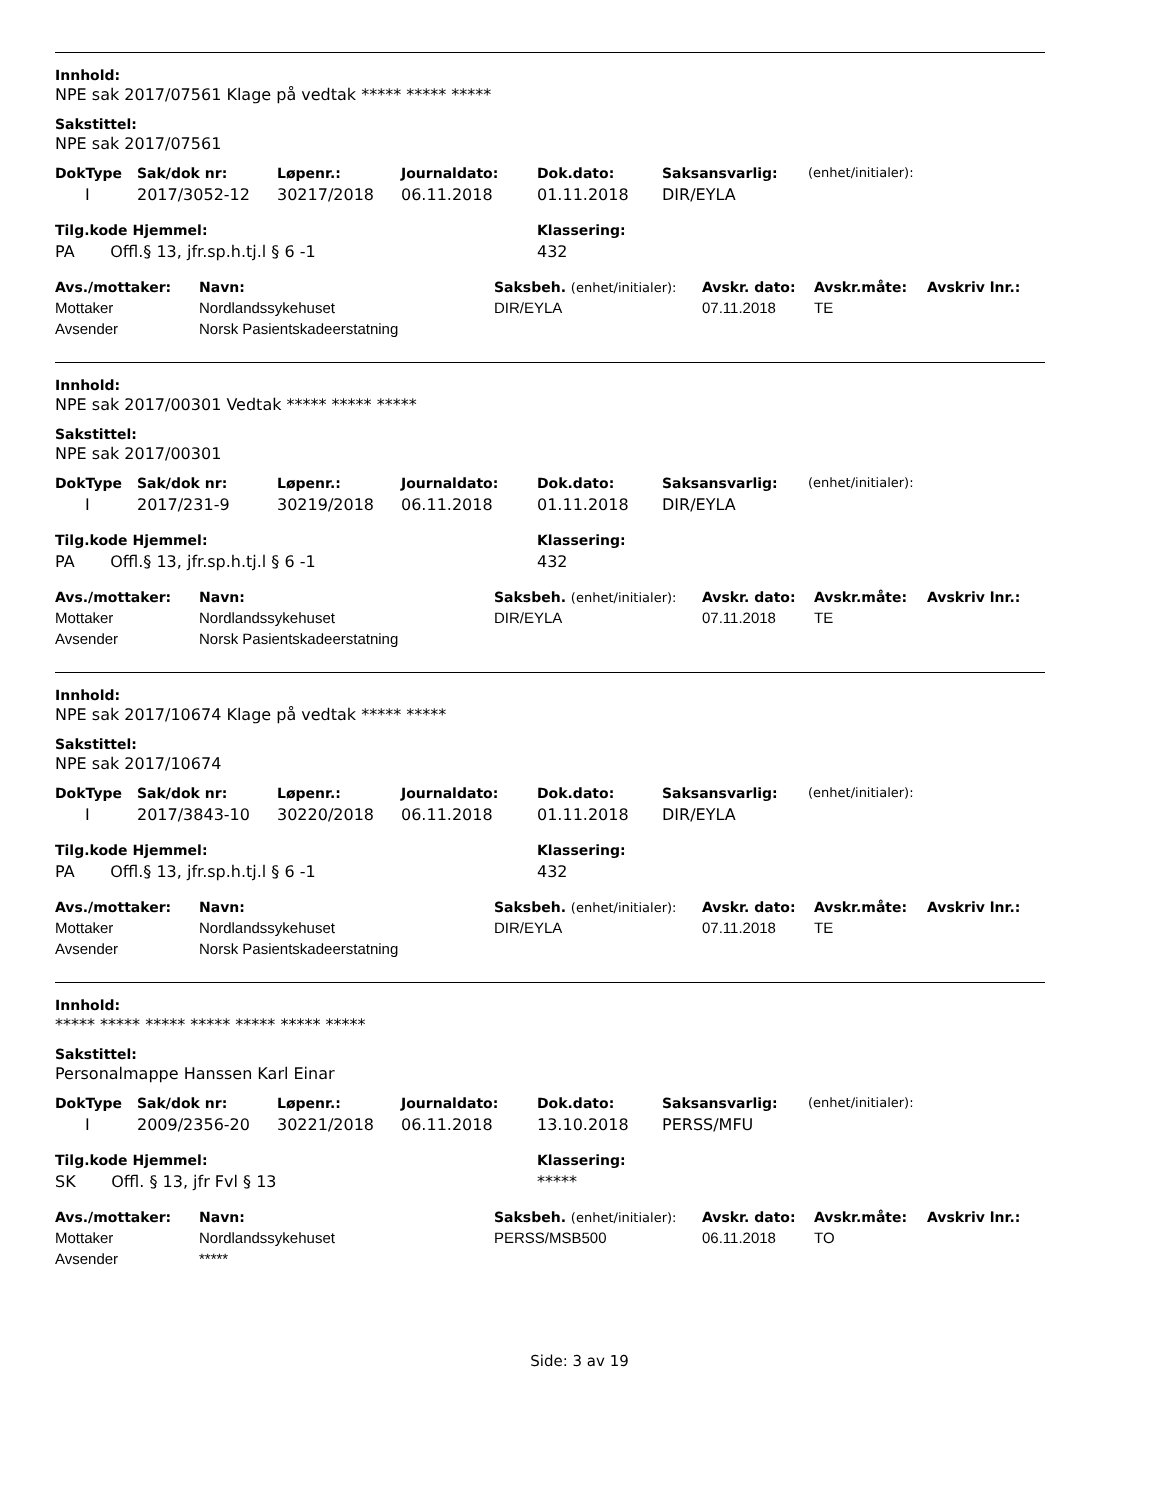Innhold:
NPE sak 2017/07561 Klage på vedtak ***** ***** *****
Sakstittel:
NPE sak 2017/07561
| DokType | Sak/dok nr: | Løpenr.: | Journaldato: | Dok.dato: | Saksansvarlig: | (enhet/initialer): |
| --- | --- | --- | --- | --- | --- | --- |
| I | 2017/3052-12 | 30217/2018 | 06.11.2018 | 01.11.2018 | DIR/EYLA | |
| Tilg.kode Hjemmel: | Klassering: |
| --- | --- |
| PA Offl.§ 13, jfr.sp.h.tj.l § 6 -1 | 432 |
| Avs./mottaker: | Navn: | Saksbeh. (enhet/initialer): | Avskr. dato: | Avskr.måte: | Avskriv lnr.: |
| --- | --- | --- | --- | --- | --- |
| Mottaker | Nordlandssykehuset | DIR/EYLA | 07.11.2018 | TE | |
| Avsender | Norsk Pasientskadeerstatning | | | | |
Innhold:
NPE sak 2017/00301 Vedtak ***** ***** *****
Sakstittel:
NPE sak 2017/00301
| DokType | Sak/dok nr: | Løpenr.: | Journaldato: | Dok.dato: | Saksansvarlig: | (enhet/initialer): |
| --- | --- | --- | --- | --- | --- | --- |
| I | 2017/231-9 | 30219/2018 | 06.11.2018 | 01.11.2018 | DIR/EYLA | |
| Tilg.kode Hjemmel: | Klassering: |
| --- | --- |
| PA Offl.§ 13, jfr.sp.h.tj.l § 6 -1 | 432 |
| Avs./mottaker: | Navn: | Saksbeh. (enhet/initialer): | Avskr. dato: | Avskr.måte: | Avskriv lnr.: |
| --- | --- | --- | --- | --- | --- |
| Mottaker | Nordlandssykehuset | DIR/EYLA | 07.11.2018 | TE | |
| Avsender | Norsk Pasientskadeerstatning | | | | |
Innhold:
NPE sak 2017/10674 Klage på vedtak ***** *****
Sakstittel:
NPE sak 2017/10674
| DokType | Sak/dok nr: | Løpenr.: | Journaldato: | Dok.dato: | Saksansvarlig: | (enhet/initialer): |
| --- | --- | --- | --- | --- | --- | --- |
| I | 2017/3843-10 | 30220/2018 | 06.11.2018 | 01.11.2018 | DIR/EYLA | |
| Tilg.kode Hjemmel: | Klassering: |
| --- | --- |
| PA Offl.§ 13, jfr.sp.h.tj.l § 6 -1 | 432 |
| Avs./mottaker: | Navn: | Saksbeh. (enhet/initialer): | Avskr. dato: | Avskr.måte: | Avskriv lnr.: |
| --- | --- | --- | --- | --- | --- |
| Mottaker | Nordlandssykehuset | DIR/EYLA | 07.11.2018 | TE | |
| Avsender | Norsk Pasientskadeerstatning | | | | |
Innhold:
***** ***** ***** ***** ***** ***** *****
Sakstittel:
Personalmappe Hanssen Karl Einar
| DokType | Sak/dok nr: | Løpenr.: | Journaldato: | Dok.dato: | Saksansvarlig: | (enhet/initialer): |
| --- | --- | --- | --- | --- | --- | --- |
| I | 2009/2356-20 | 30221/2018 | 06.11.2018 | 13.10.2018 | PERSS/MFU | |
| Tilg.kode Hjemmel: | Klassering: |
| --- | --- |
| SK Offl. § 13, jfr Fvl § 13 | ***** |
| Avs./mottaker: | Navn: | Saksbeh. (enhet/initialer): | Avskr. dato: | Avskr.måte: | Avskriv lnr.: |
| --- | --- | --- | --- | --- | --- |
| Mottaker | Nordlandssykehuset | PERSS/MSB500 | 06.11.2018 | TO | |
| Avsender | ***** | | | | |
Side: 3 av 19